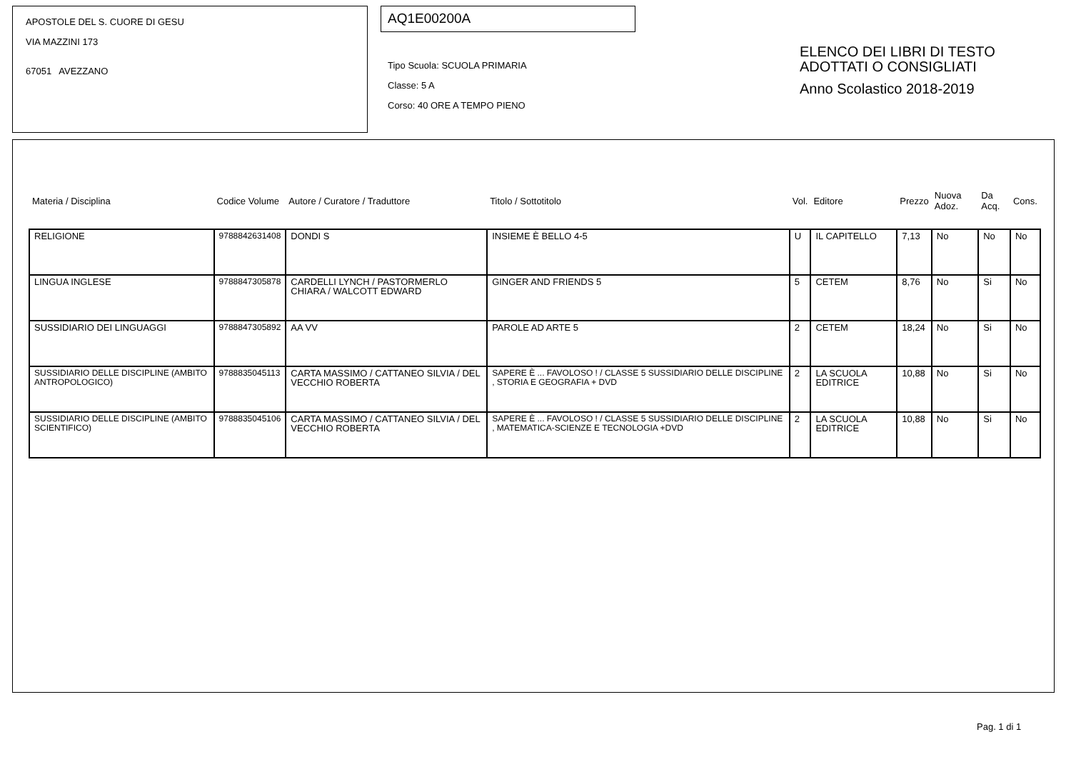APOSTOLE DEL S. CUORE DI GESU
VIA MAZZINI 173
67051 AVEZZANO
AQ1E00200A
Tipo Scuola: SCUOLA PRIMARIA
Classe: 5 A
Corso: 40 ORE A TEMPO PIENO
ELENCO DEI LIBRI DI TESTO
ADOTTATI O CONSIGLIATI
Anno Scolastico 2018-2019
| Materia / Disciplina | Codice Volume | Autore / Curatore / Traduttore | Titolo / Sottotitolo | Vol. | Editore | Prezzo | Nuova Adoz. | Da Acq. | Cons. |
| --- | --- | --- | --- | --- | --- | --- | --- | --- | --- |
| RELIGIONE | 9788842631408 | DONDI S | INSIEME È BELLO 4-5 | U | IL CAPITELLO | 7,13 | No | No | No |
| LINGUA INGLESE | 9788847305878 | CARDELLI LYNCH / PASTORMERLO CHIARA / WALCOTT EDWARD | GINGER AND FRIENDS 5 | 5 | CETEM | 8,76 | No | Si | No |
| SUSSIDIARIO DEI LINGUAGGI | 9788847305892 | AA VV | PAROLE AD ARTE 5 | 2 | CETEM | 18,24 | No | Si | No |
| SUSSIDIARIO DELLE DISCIPLINE (AMBITO ANTROPOLOGICO) | 9788835045113 | CARTA MASSIMO / CATTANEO SILVIA / DEL VECCHIO ROBERTA | SAPERE È ... FAVOLOSO ! / CLASSE 5 SUSSIDIARIO DELLE DISCIPLINE , STORIA E GEOGRAFIA + DVD | 2 | LA SCUOLA EDITRICE | 10,88 | No | Si | No |
| SUSSIDIARIO DELLE DISCIPLINE (AMBITO SCIENTIFICO) | 9788835045106 | CARTA MASSIMO / CATTANEO SILVIA / DEL VECCHIO ROBERTA | SAPERE È ... FAVOLOSO ! / CLASSE 5 SUSSIDIARIO DELLE DISCIPLINE , MATEMATICA-SCIENZE E TECNOLOGIA +DVD | 2 | LA SCUOLA EDITRICE | 10,88 | No | Si | No |
Pag. 1 di 1